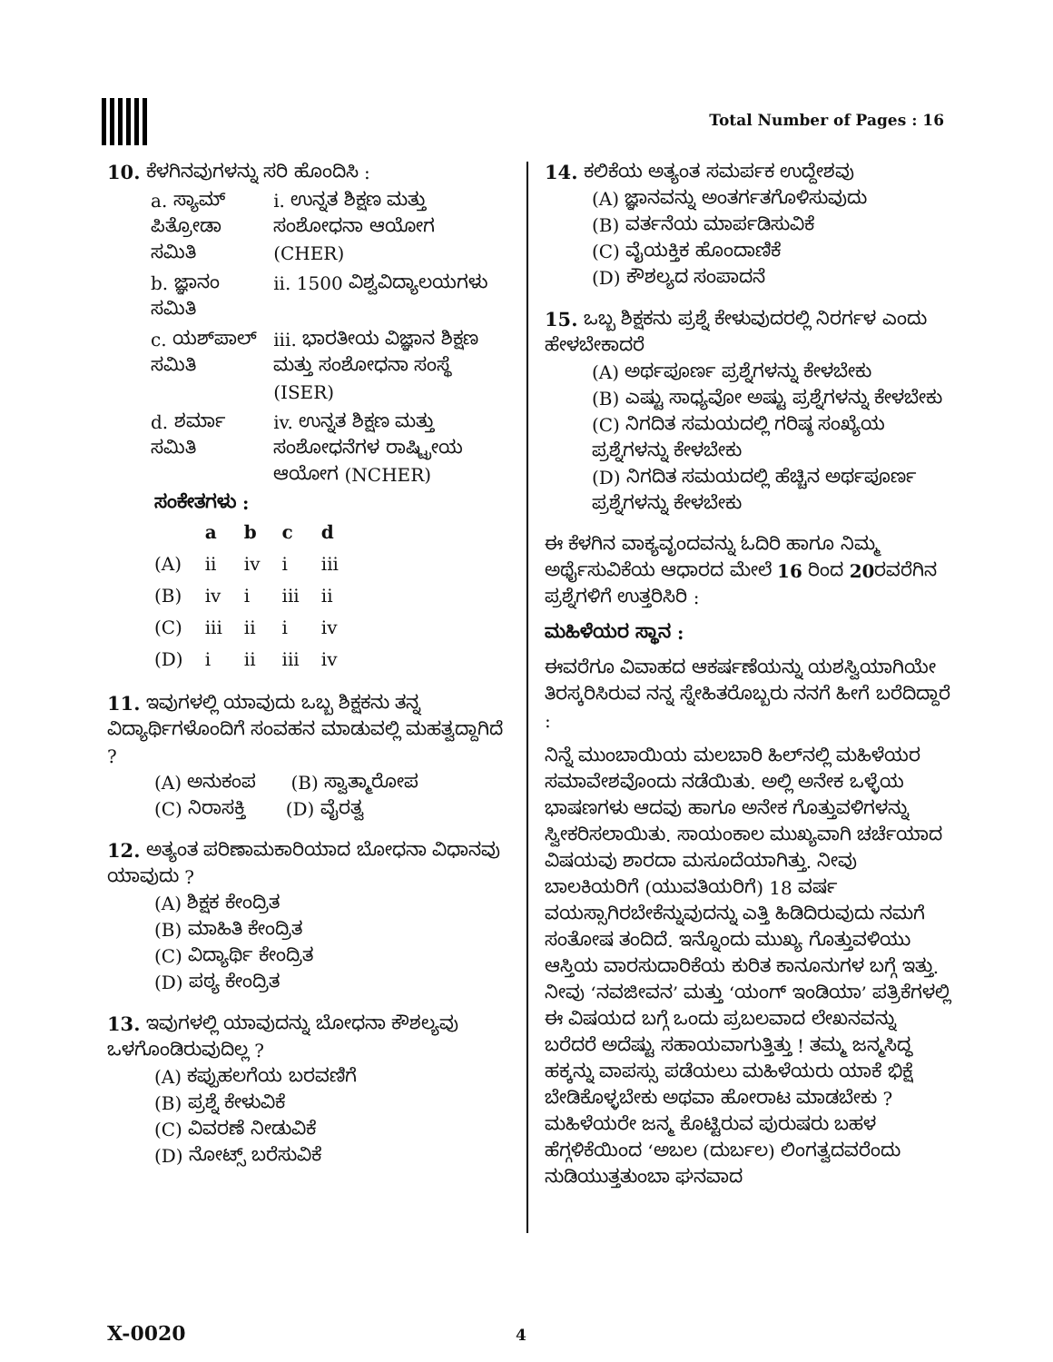Total Number of Pages : 16
10. ಕೆಳಗಿನವುಗಳನ್ನು ಸರಿ ಹೊಂದಿಸಿ :
| a. ಸ್ಯಾಮ್ ಪಿತ್ರೋಡಾ ಸಮಿತಿ | i. ಉನ್ನತ ಶಿಕ್ಷಣ ಮತ್ತು ಸಂಶೋಧನಾ ಆಯೋಗ (CHER) |
| b. ಜ್ಞಾನಂ ಸಮಿತಿ | ii. 1500 ವಿಶ್ವವಿದ್ಯಾಲಯಗಳು |
| c. ಯಶ್‌ಪಾಲ್ ಸಮಿತಿ | iii. ಭಾರತೀಯ ವಿಜ್ಞಾನ ಶಿಕ್ಷಣ ಮತ್ತು ಸಂಶೋಧನಾ ಸಂಸ್ಥೆ (ISER) |
| d. ಶರ್ಮಾ ಸಮಿತಿ | iv. ಉನ್ನತ ಶಿಕ್ಷಣ ಮತ್ತು ಸಂಶೋಧನೆಗಳ ರಾಷ್ಟ್ರೀಯ ಆಯೋಗ (NCHER) |
ಸಂಕೇತಗಳು :
| | a | b | c | d |
| --- | --- | --- | --- | --- |
| (A) | ii | iv | i | iii |
| (B) | iv | i | iii | ii |
| (C) | iii | ii | i | iv |
| (D) | i | ii | iii | iv |
11. ಇವುಗಳಲ್ಲಿ ಯಾವುದು ಒಬ್ಬ ಶಿಕ್ಷಕನು ತನ್ನ ವಿದ್ಯಾರ್ಥಿಗಳೊಂದಿಗೆ ಸಂವಹನ ಮಾಡುವಲ್ಲಿ ಮಹತ್ವದ್ದಾಗಿದೆ ?
(A) ಅನುಕಂಪ (B) ಸ್ವಾತ್ಮಾರೋಪ
(C) ನಿರಾಸಕ್ತಿ (D) ವೈರತ್ವ
12. ಅತ್ಯಂತ ಪರಿಣಾಮಕಾರಿಯಾದ ಬೋಧನಾ ವಿಧಾನವು ಯಾವುದು ?
(A) ಶಿಕ್ಷಕ ಕೇಂದ್ರಿತ
(B) ಮಾಹಿತಿ ಕೇಂದ್ರಿತ
(C) ವಿದ್ಯಾರ್ಥಿ ಕೇಂದ್ರಿತ
(D) ಪಠ್ಯ ಕೇಂದ್ರಿತ
13. ಇವುಗಳಲ್ಲಿ ಯಾವುದನ್ನು ಬೋಧನಾ ಕೌಶಲ್ಯವು ಒಳಗೊಂಡಿರುವುದಿಲ್ಲ ?
(A) ಕಪ್ಪುಹಲಗೆಯ ಬರವಣಿಗೆ
(B) ಪ್ರಶ್ನೆ ಕೇಳುವಿಕೆ
(C) ವಿವರಣೆ ನೀಡುವಿಕೆ
(D) ನೋಟ್ಸ್ ಬರೆಸುವಿಕೆ
14. ಕಲಿಕೆಯ ಅತ್ಯಂತ ಸಮರ್ಪಕ ಉದ್ದೇಶವು
(A) ಜ್ಞಾನವನ್ನು ಅಂತರ್ಗತಗೊಳಿಸುವುದು
(B) ವರ್ತನೆಯ ಮಾರ್ಪಡಿಸುವಿಕೆ
(C) ವೈಯಕ್ತಿಕ ಹೊಂದಾಣಿಕೆ
(D) ಕೌಶಲ್ಯದ ಸಂಪಾದನೆ
15. ಒಬ್ಬ ಶಿಕ್ಷಕನು ಪ್ರಶ್ನೆ ಕೇಳುವುದರಲ್ಲಿ ನಿರರ್ಗಳ ಎಂದು ಹೇಳಬೇಕಾದರೆ
(A) ಅರ್ಥಪೂರ್ಣ ಪ್ರಶ್ನೆಗಳನ್ನು ಕೇಳಬೇಕು
(B) ಎಷ್ಟು ಸಾಧ್ಯವೋ ಅಷ್ಟು ಪ್ರಶ್ನೆಗಳನ್ನು ಕೇಳಬೇಕು
(C) ನಿಗದಿತ ಸಮಯದಲ್ಲಿ ಗರಿಷ್ಠ ಸಂಖ್ಯೆಯ ಪ್ರಶ್ನೆಗಳನ್ನು ಕೇಳಬೇಕು
(D) ನಿಗದಿತ ಸಮಯದಲ್ಲಿ ಹೆಚ್ಚಿನ ಅರ್ಥಪೂರ್ಣ ಪ್ರಶ್ನೆಗಳನ್ನು ಕೇಳಬೇಕು
ಈ ಕೆಳಗಿನ ವಾಕ್ಯವೃಂದವನ್ನು ಓದಿರಿ ಹಾಗೂ ನಿಮ್ಮ ಅರ್ಥೈಸುವಿಕೆಯ ಆಧಾರದ ಮೇಲೆ 16 ರಿಂದ 20ರವರೆಗಿನ ಪ್ರಶ್ನೆಗಳಿಗೆ ಉತ್ತರಿಸಿರಿ :
ಮಹಿಳೆಯರ ಸ್ಥಾನ :
ಈವರೆಗೂ ವಿವಾಹದ ಆಕರ್ಷಣೆಯನ್ನು ಯಶಸ್ವಿಯಾಗಿಯೇ ತಿರಸ್ಕರಿಸಿರುವ ನನ್ನ ಸ್ನೇಹಿತರೊಬ್ಬರು ನನಗೆ ಹೀಗೆ ಬರೆದಿದ್ದಾರೆ :
ನಿನ್ನೆ ಮುಂಬಾಯಿಯ ಮಲಬಾರಿ ಹಿಲ್‌ನಲ್ಲಿ ಮಹಿಳೆಯರ ಸಮಾವೇಶವೊಂದು ನಡೆಯಿತು. ಅಲ್ಲಿ ಅನೇಕ ಒಳ್ಳೆಯ ಭಾಷಣಗಳು ಆದವು ಹಾಗೂ ಅನೇಕ ಗೊತ್ತುವಳಿಗಳನ್ನು ಸ್ವೀಕರಿಸಲಾಯಿತು. ಸಾಯಂಕಾಲ ಮುಖ್ಯವಾಗಿ ಚರ್ಚೆಯಾದ ವಿಷಯವು ಶಾರದಾ ಮಸೂದೆಯಾಗಿತ್ತು. ನೀವು ಬಾಲಕಿಯರಿಗೆ (ಯುವತಿಯರಿಗೆ) 18 ವರ್ಷ ವಯಸ್ಸಾಗಿರಬೇಕೆನ್ನುವುದನ್ನು ಎತ್ತಿ ಹಿಡಿದಿರುವುದು ನಮಗೆ ಸಂತೋಷ ತಂದಿದೆ. ಇನ್ನೊಂದು ಮುಖ್ಯ ಗೊತ್ತುವಳಿಯು ಆಸ್ತಿಯ ವಾರಸುದಾರಿಕೆಯ ಕುರಿತ ಕಾನೂನುಗಳ ಬಗ್ಗೆ ಇತ್ತು. ನೀವು ‘ನವಜೀವನ’ ಮತ್ತು ‘ಯಂಗ್ ಇಂಡಿಯಾ’ ಪತ್ರಿಕೆಗಳಲ್ಲಿ ಈ ವಿಷಯದ ಬಗ್ಗೆ ಒಂದು ಪ್ರಬಲವಾದ ಲೇಖನವನ್ನು ಬರೆದರೆ ಅದೆಷ್ಟು ಸಹಾಯವಾಗುತ್ತಿತ್ತು ! ತಮ್ಮ ಜನ್ಮಸಿದ್ಧ ಹಕ್ಕನ್ನು ವಾಪಸ್ಸು ಪಡೆಯಲು ಮಹಿಳೆಯರು ಯಾಕೆ ಭಿಕ್ಷೆ ಬೇಡಿಕೊಳ್ಳಬೇಕು ಅಥವಾ ಹೋರಾಟ ಮಾಡಬೇಕು ? ಮಹಿಳೆಯರೇ ಜನ್ಮ ಕೊಟ್ಟಿರುವ ಪುರುಷರು ಬಹಳ ಹೆಗ್ಗಳಿಕೆಯಿಂದ ‘ಅಬಲ (ದುರ್ಬಲ) ಲಿಂಗತ್ವದವರೆಂದು ನುಡಿಯುತ್ತತುಂಬಾ ಘನವಾದ
X-0020 4